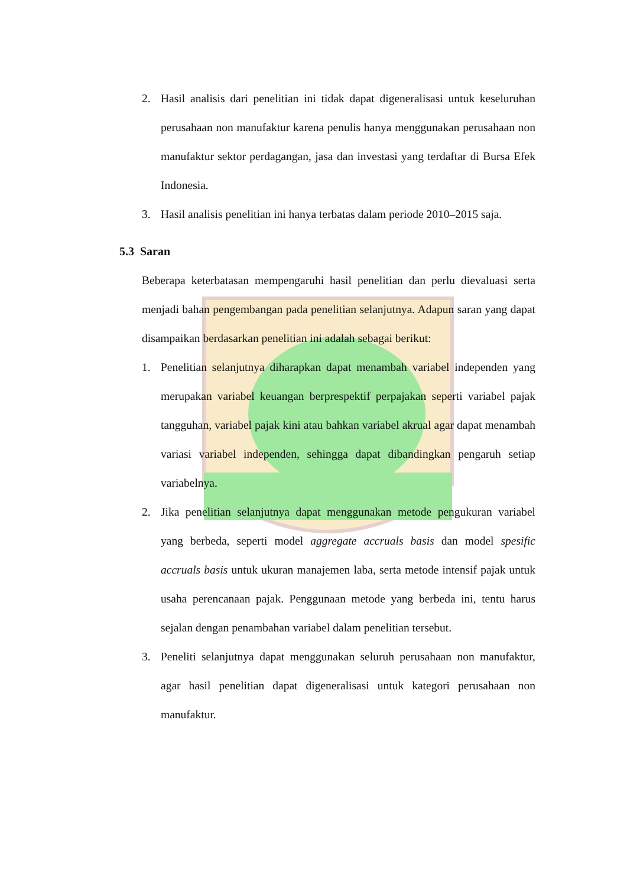2. Hasil analisis dari penelitian ini tidak dapat digeneralisasi untuk keseluruhan perusahaan non manufaktur karena penulis hanya menggunakan perusahaan non manufaktur sektor perdagangan, jasa dan investasi yang terdaftar di Bursa Efek Indonesia.
3. Hasil analisis penelitian ini hanya terbatas dalam periode 2010–2015 saja.
5.3 Saran
Beberapa keterbatasan mempengaruhi hasil penelitian dan perlu dievaluasi serta menjadi bahan pengembangan pada penelitian selanjutnya. Adapun saran yang dapat disampaikan berdasarkan penelitian ini adalah sebagai berikut:
1. Penelitian selanjutnya diharapkan dapat menambah variabel independen yang merupakan variabel keuangan berprespektif perpajakan seperti variabel pajak tangguhan, variabel pajak kini atau bahkan variabel akrual agar dapat menambah variasi variabel independen, sehingga dapat dibandingkan pengaruh setiap variabelnya.
2. Jika penelitian selanjutnya dapat menggunakan metode pengukuran variabel yang berbeda, seperti model aggregate accruals basis dan model spesific accruals basis untuk ukuran manajemen laba, serta metode intensif pajak untuk usaha perencanaan pajak. Penggunaan metode yang berbeda ini, tentu harus sejalan dengan penambahan variabel dalam penelitian tersebut.
3. Peneliti selanjutnya dapat menggunakan seluruh perusahaan non manufaktur, agar hasil penelitian dapat digeneralisasi untuk kategori perusahaan non manufaktur.